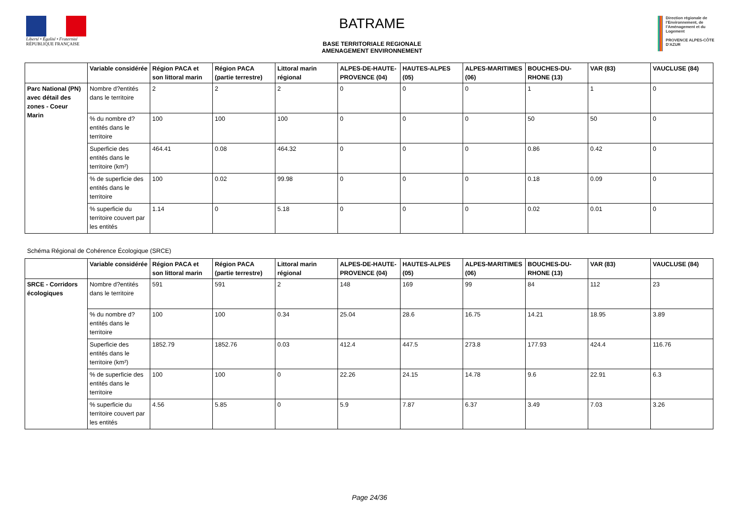Liberté • Égalité • Fraternité
RÉPUBLIQUE FRANÇAISE
BATRAME
BASE TERRITORIALE REGIONALE
AMENAGEMENT ENVIRONNEMENT
Direction régionale de l'Environnement, de l'Aménagement et du Logement
PROVENCE ALPES-CÔTE D'AZUR
| | Variable considérée | Région PACA et son littoral marin | Région PACA (partie terrestre) | Littoral marin régional | ALPES-DE-HAUTE-PROVENCE (04) | HAUTES-ALPES (05) | ALPES-MARITIMES (06) | BOUCHES-DU-RHONE (13) | VAR (83) | VAUCLUSE (84) |
| --- | --- | --- | --- | --- | --- | --- | --- | --- | --- | --- |
| Parc National (PN) avec détail des zones - Coeur Marin | Nombre d?entités dans le territoire | 2 | 2 | 2 | 0 | 0 | 0 | 1 | 1 | 0 |
| | % du nombre d?entités dans le territoire | 100 | 100 | 100 | 0 | 0 | 0 | 50 | 50 | 0 |
| | Superficie des entités dans le territoire (km²) | 464.41 | 0.08 | 464.32 | 0 | 0 | 0 | 0.86 | 0.42 | 0 |
| | % de superficie des entités dans le territoire | 100 | 0.02 | 99.98 | 0 | 0 | 0 | 0.18 | 0.09 | 0 |
| | % superficie du territoire couvert par les entités | 1.14 | 0 | 5.18 | 0 | 0 | 0 | 0.02 | 0.01 | 0 |
Schéma Régional de Cohérence Écologique (SRCE)
| | Variable considérée | Région PACA et son littoral marin | Région PACA (partie terrestre) | Littoral marin régional | ALPES-DE-HAUTE-PROVENCE (04) | HAUTES-ALPES (05) | ALPES-MARITIMES (06) | BOUCHES-DU-RHONE (13) | VAR (83) | VAUCLUSE (84) |
| --- | --- | --- | --- | --- | --- | --- | --- | --- | --- | --- |
| SRCE - Corridors écologiques | Nombre d?entités dans le territoire | 591 | 591 | 2 | 148 | 169 | 99 | 84 | 112 | 23 |
| | % du nombre d?entités dans le territoire | 100 | 100 | 0.34 | 25.04 | 28.6 | 16.75 | 14.21 | 18.95 | 3.89 |
| | Superficie des entités dans le territoire (km²) | 1852.79 | 1852.76 | 0.03 | 412.4 | 447.5 | 273.8 | 177.93 | 424.4 | 116.76 |
| | % de superficie des entités dans le territoire | 100 | 100 | 0 | 22.26 | 24.15 | 14.78 | 9.6 | 22.91 | 6.3 |
| | % superficie du territoire couvert par les entités | 4.56 | 5.85 | 0 | 5.9 | 7.87 | 6.37 | 3.49 | 7.03 | 3.26 |
Page 24/36